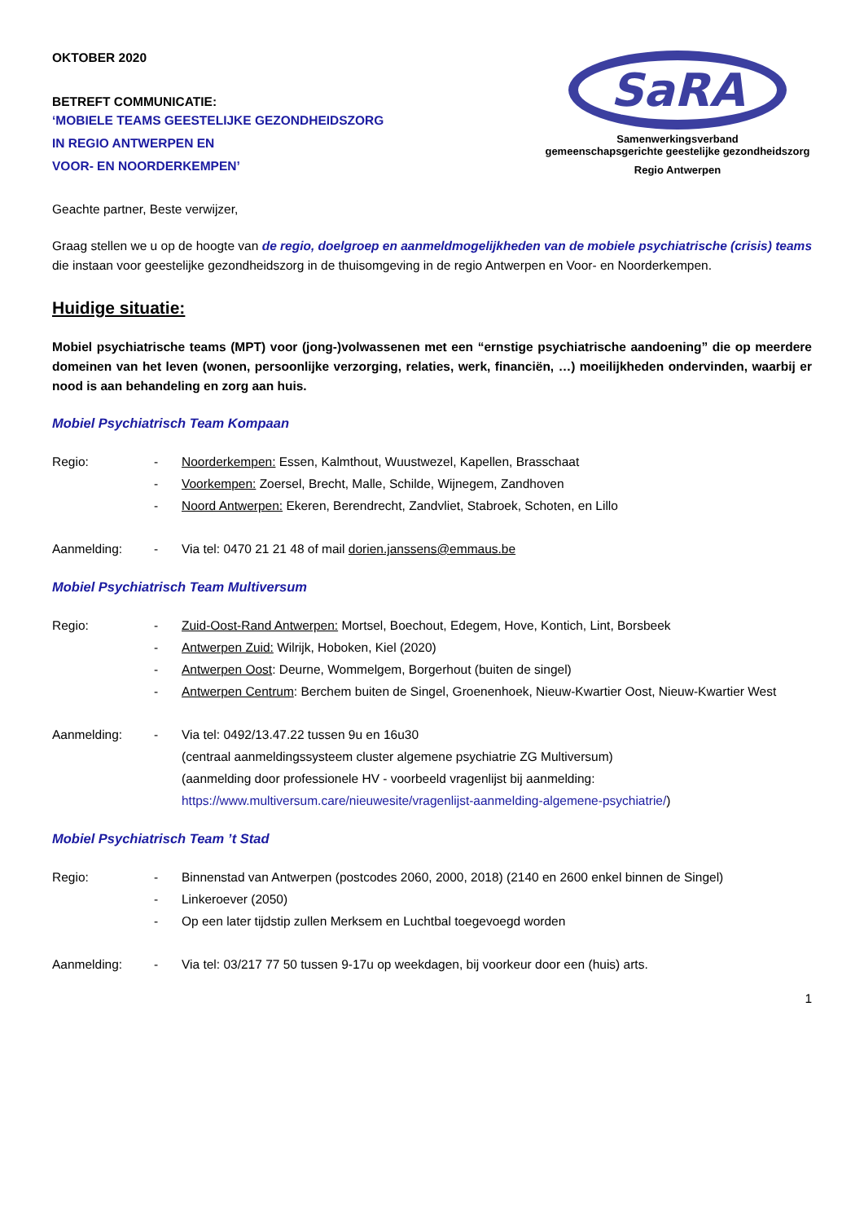OKTOBER 2020
BETREFT COMMUNICATIE:
‘MOBIELE TEAMS GEESTELIJKE GEZONDHEIDSZORG
IN REGIO ANTWERPEN EN
VOOR- EN NOORDERKEMPEN’
SaRA
Samenwerkingsverband
gemeenschapsgerichte geestelijke gezondheidszorg
Regio Antwerpen
Geachte partner, Beste verwijzer,
Graag stellen we u op de hoogte van de regio, doelgroep en aanmeldmogelijkheden van de mobiele psychiatrische (crisis) teams die instaan voor geestelijke gezondheidszorg in de thuisomgeving in de regio Antwerpen en Voor- en Noorderkempen.
Huidige situatie:
Mobiel psychiatrische teams (MPT) voor (jong-)volwassenen met een “ernstige psychiatrische aandoening” die op meerdere domeinen van het leven (wonen, persoonlijke verzorging, relaties, werk, financiën, …) moeilijkheden ondervinden, waarbij er nood is aan behandeling en zorg aan huis.
Mobiel Psychiatrisch Team Kompaan
Regio: - Noorderkempen: Essen, Kalmthout, Wuustwezel, Kapellen, Brasschaat
- Voorkempen: Zoersel, Brecht, Malle, Schilde, Wijnegem, Zandhoven
- Noord Antwerpen: Ekeren, Berendrecht, Zandvliet, Stabroek, Schoten, en Lillo
Aanmelding: - Via tel: 0470 21 21 48 of mail dorien.janssens@emmaus.be
Mobiel Psychiatrisch Team Multiversum
Regio: - Zuid-Oost-Rand Antwerpen: Mortsel, Boechout, Edegem, Hove, Kontich, Lint, Borsbeek
- Antwerpen Zuid: Wilrijk, Hoboken, Kiel (2020)
- Antwerpen Oost: Deurne, Wommelgem, Borgerhout (buiten de singel)
- Antwerpen Centrum: Berchem buiten de Singel, Groenenhoek, Nieuw-Kwartier Oost, Nieuw-Kwartier West
Aanmelding: - Via tel: 0492/13.47.22 tussen 9u en 16u30
(centraal aanmeldingssysteem cluster algemene psychiatrie ZG Multiversum)
(aanmelding door professionele HV - voorbeeld vragenlijst bij aanmelding:
https://www.multiversum.care/nieuwesite/vragenlijst-aanmelding-algemene-psychiatrie/)
Mobiel Psychiatrisch Team ’t Stad
Regio: - Binnenstad van Antwerpen (postcodes 2060, 2000, 2018) (2140 en 2600 enkel binnen de Singel)
- Linkeroever (2050)
- Op een later tijdstip zullen Merksem en Luchtbal toegevoegd worden
Aanmelding: - Via tel: 03/217 77 50 tussen 9-17u op weekdagen, bij voorkeur door een (huis) arts.
1